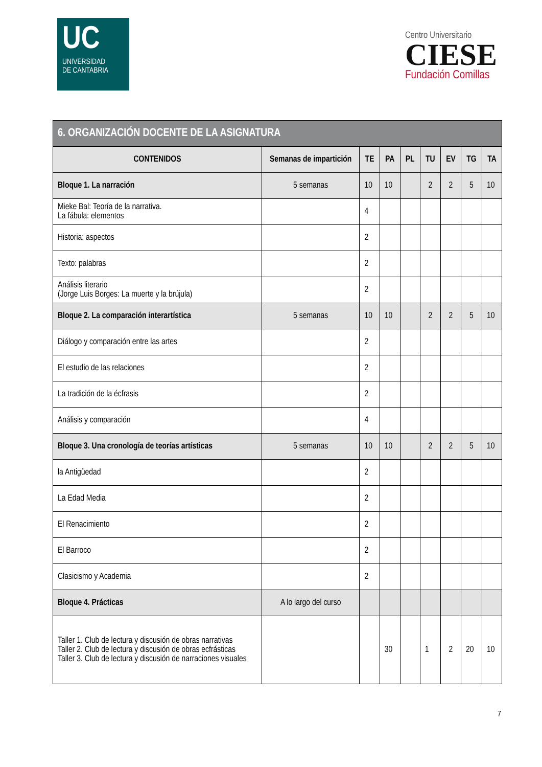UC
UNIVERSIDAD
DE CANTABRIA
Centro Universitario
CIESE
Fundación Comillas
| 6. ORGANIZACIÓN DOCENTE DE LA ASIGNATURA | | | | | | | | |
| --- | --- | --- | --- | --- | --- | --- | --- | --- |
| CONTENIDOS | Semanas de impartición | TE | PA | PL | TU | EV | TG | TA |
| Bloque 1. La narración | 5 semanas | 10 | 10 | | 2 | 2 | 5 | 10 |
| Mieke Bal: Teoría de la narrativa. La fábula: elementos | | 4 | | | | | | |
| Historia: aspectos | | 2 | | | | | | |
| Texto: palabras | | 2 | | | | | | |
| Análisis literario (Jorge Luis Borges: La muerte y la brújula) | | 2 | | | | | | |
| Bloque 2. La comparación interartística | 5 semanas | 10 | 10 | | 2 | 2 | 5 | 10 |
| Diálogo y comparación entre las artes | | 2 | | | | | | |
| El estudio de las relaciones | | 2 | | | | | | |
| La tradición de la écfrasis | | 2 | | | | | | |
| Análisis y comparación | | 4 | | | | | | |
| Bloque 3. Una cronología de teorías artísticas | 5 semanas | 10 | 10 | | 2 | 2 | 5 | 10 |
| la Antigüedad | | 2 | | | | | | |
| La Edad Media | | 2 | | | | | | |
| El Renacimiento | | 2 | | | | | | |
| El Barroco | | 2 | | | | | | |
| Clasicismo y Academia | | 2 | | | | | | |
| Bloque 4. Prácticas | A lo largo del curso | | | | | | | |
| Taller 1. Club de lectura y discusión de obras narrativas Taller 2. Club de lectura y discusión de obras ecfrásticas Taller 3. Club de lectura y discusión de narraciones visuales | | | 30 | | 1 | 2 | 20 | 10 |
7